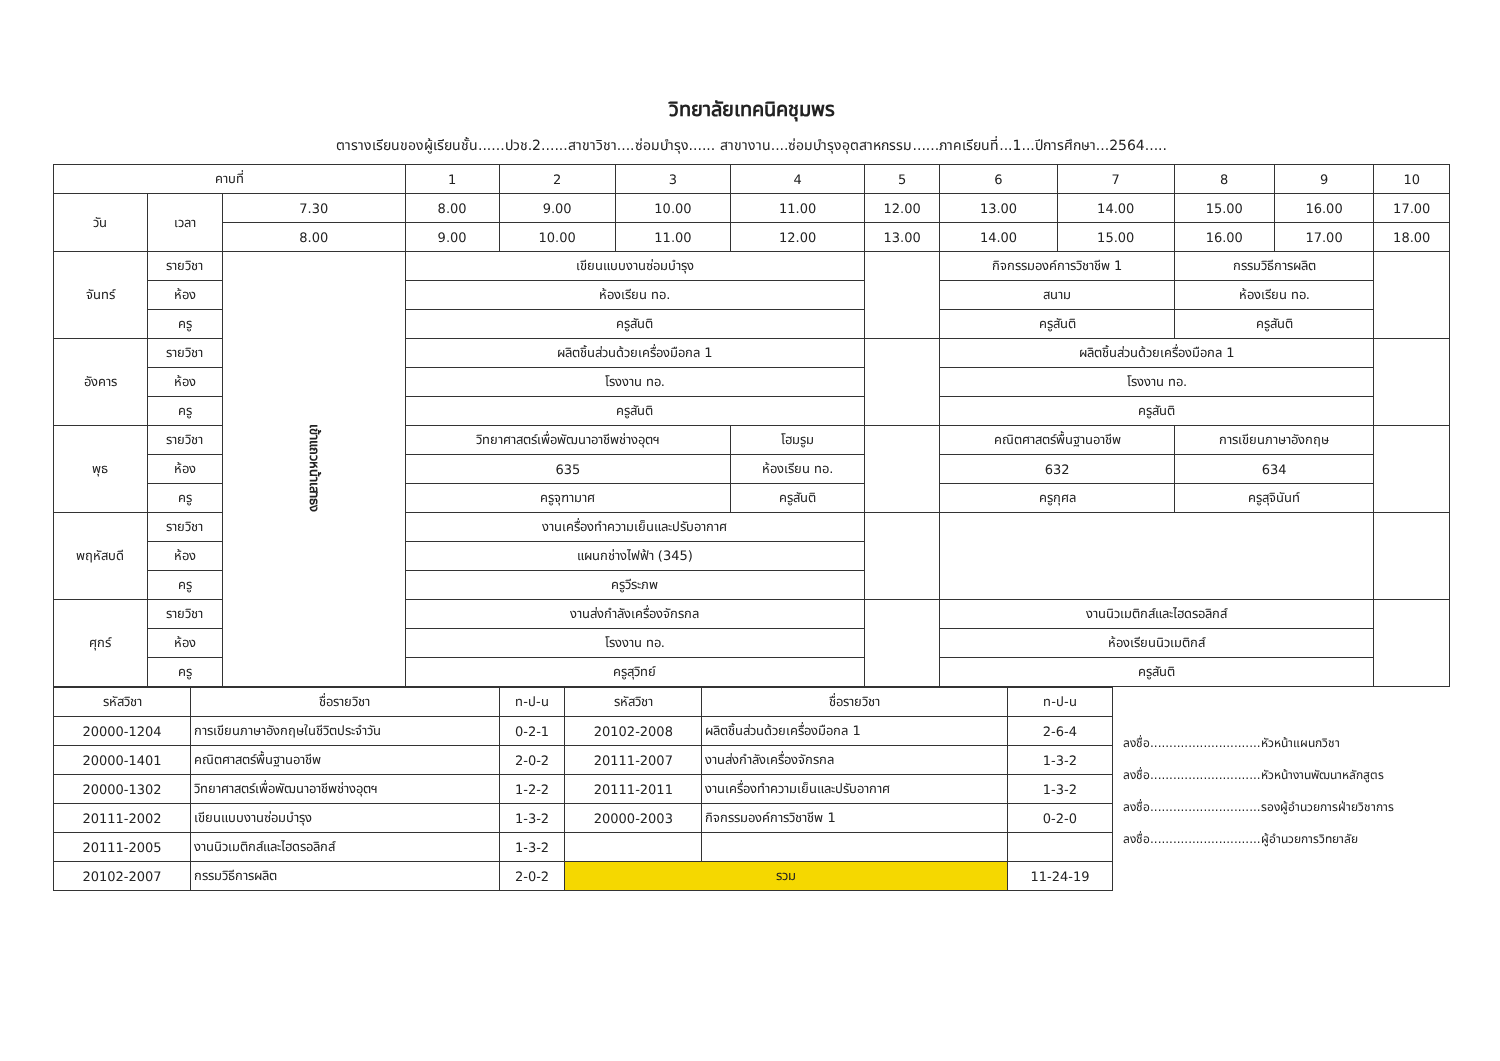วิทยาลัยเทคนิคชุมพร
ตารางเรียนของผู้เรียนชั้น......ปวช.2......สาขาวิชา....ซ่อมบำรุง...... สาขางาน....ซ่อมบำรุงอุตสาหกรรม......ภาคเรียนที่...1...ปีการศึกษา...2564.....
| คาบที่ | | | 1 | 2 | 3 | 4 | 5 | 6 | 7 | 8 | 9 | 10 |
| --- | --- | --- | --- | --- | --- | --- | --- | --- | --- | --- | --- | --- |
| วัน | เวลา | 7.30 | 8.00 | 9.00 | 10.00 | 11.00 | 12.00 | 13.00 | 14.00 | 15.00 | 16.00 | 17.00 |
| | | 8.00 | 9.00 | 10.00 | 11.00 | 12.00 | 13.00 | 14.00 | 15.00 | 16.00 | 17.00 | 18.00 |
| จันทร์ | รายวิชา | เข้าแถวหน้าเสาธง | เขียนแบบงานซ่อมบำรุง | | | | | กิจกรรมองค์การวิชาชีพ 1 | | กรรมวิธีการผลิต | | |
| | ห้อง | | ห้องเรียน ทอ. | | | | | สนาม | | ห้องเรียน ทอ. | | |
| | ครู | | ครูสันติ | | | | | ครูสันติ | | ครูสันติ | | |
| อังคาร | รายวิชา | | ผลิตชิ้นส่วนด้วยเครื่องมือกล 1 | | | | | ผลิตชิ้นส่วนด้วยเครื่องมือกล 1 | | | | |
| | ห้อง | | โรงงาน ทอ. | | | | | โรงงาน ทอ. | | | | |
| | ครู | | ครูสันติ | | | | | ครูสันติ | | | | |
| พุธ | รายวิชา | | วิทยาศาสตร์เพื่อพัฒนาอาชีพช่างอุตฯ | | | โฮมรูม | | คณิตศาสตร์พื้นฐานอาชีพ | | การเขียนภาษาอังกฤษ | | |
| | ห้อง | | 635 | | | ห้องเรียน ทอ. | | 632 | | 634 | | |
| | ครู | | ครูจุฑามาศ | | | ครูสันติ | | ครูกุศล | | ครูสุจินันท์ | | |
| พฤหัสบดี | รายวิชา | | งานเครื่องทำความเย็นและปรับอากาศ | | | | | | | | | |
| | ห้อง | | แผนกช่างไฟฟ้า (345) | | | | | | | | | |
| | ครู | | ครูวีระภพ | | | | | | | | | |
| ศุกร์ | รายวิชา | | งานส่งกำลังเครื่องจักรกล | | | | | งานนิวเมติกส์และไฮดรอลิกส์ | | | | |
| | ห้อง | | โรงงาน ทอ. | | | | | ห้องเรียนนิวเมติกส์ | | | | |
| | ครู | | ครูสุวิทย์ | | | | | ครูสันติ | | | | |
| รหัสวิชา | ชื่อรายวิชา | ท-ป-น | รหัสวิชา | ชื่อรายวิชา | ท-ป-น |
| --- | --- | --- | --- | --- | --- |
| 20000-1204 | การเขียนภาษาอังกฤษในชีวิตประจำวัน | 0-2-1 | 20102-2008 | ผลิตชิ้นส่วนด้วยเครื่องมือกล 1 | 2-6-4 |
| 20000-1401 | คณิตศาสตร์พื้นฐานอาชีพ | 2-0-2 | 20111-2007 | งานส่งกำลังเครื่องจักรกล | 1-3-2 |
| 20000-1302 | วิทยาศาสตร์เพื่อพัฒนาอาชีพช่างอุตฯ | 1-2-2 | 20111-2011 | งานเครื่องทำความเย็นและปรับอากาศ | 1-3-2 |
| 20111-2002 | เขียนแบบงานซ่อมบำรุง | 1-3-2 | 20000-2003 | กิจกรรมองค์การวิชาชีพ 1 | 0-2-0 |
| 20111-2005 | งานนิวเมติกส์และไฮดรอลิกส์ | 1-3-2 | | | |
| 20102-2007 | กรรมวิธีการผลิต | 2-0-2 | รวม | | 11-24-19 |
ลงชื่อ.............................หัวหน้าแผนกวิชา
ลงชื่อ.............................หัวหน้างานพัฒนาหลักสูตร
ลงชื่อ.............................รองผู้อำนวยการฝ่ายวิชาการ
ลงชื่อ.............................ผู้อำนวยการวิทยาลัย